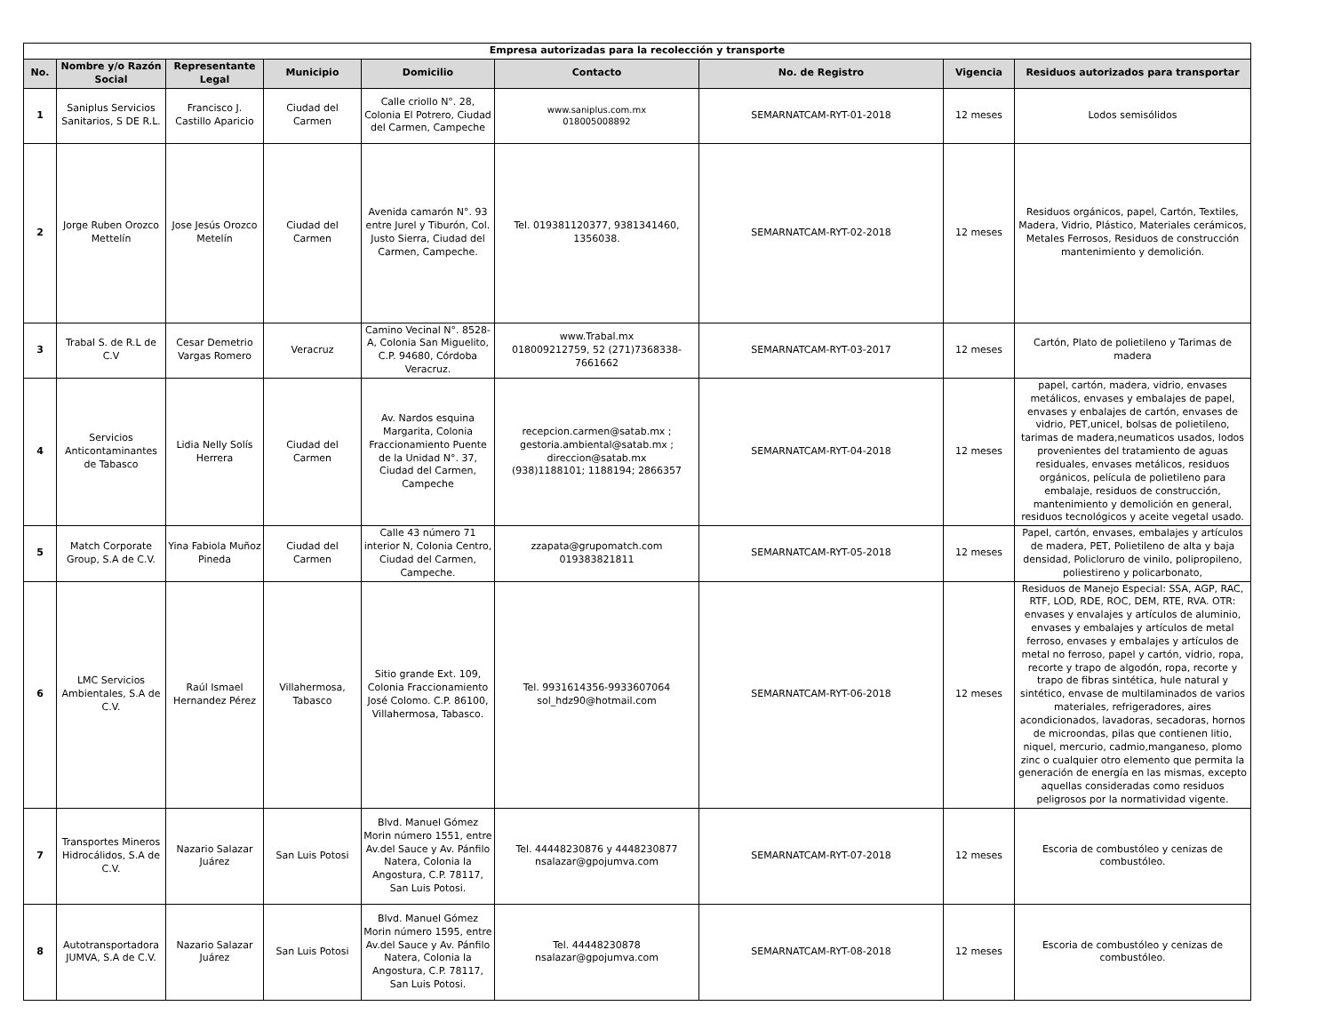| Empresa autorizadas para la recolección y transporte | | | | | | | | |
| --- | --- | --- | --- | --- | --- | --- | --- | --- |
| No. | Nombre y/o Razón Social | Representante Legal | Municipio | Domicilio | Contacto | No. de Registro | Vigencia | Residuos autorizados para transportar |
| 1 | Saniplus Servicios Sanitarios, S DE R.L. | Francisco J. Castillo Aparicio | Ciudad del Carmen | Calle criollo N°. 28, Colonia El Potrero, Ciudad del Carmen, Campeche | www.saniplus.com.mx 018005008892 | SEMARNATCAM-RYT-01-2018 | 12 meses | Lodos semisólidos |
| 2 | Jorge Ruben Orozco Mettelín | Jose Jesús Orozco Metelín | Ciudad del Carmen | Avenida camarón N°. 93 entre Jurel y Tiburón, Col. Justo Sierra, Ciudad del Carmen, Campeche. | Tel. 019381120377, 9381341460, 1356038. | SEMARNATCAM-RYT-02-2018 | 12 meses | Residuos orgánicos, papel, Cartón, Textiles, Madera, Vidrio, Plástico, Materiales cerámicos, Metales Ferrosos, Residuos de construcción mantenimiento y demolición. |
| 3 | Trabal S. de R.L de C.V | Cesar Demetrio Vargas Romero | Veracruz | Camino Vecinal N°. 8528-A, Colonia San Miguelito, C.P. 94680, Córdoba Veracruz. | www.Trabal.mx 018009212759, 52 (271)7368338-7661662 | SEMARNATCAM-RYT-03-2017 | 12 meses | Cartón, Plato de polietileno y Tarimas de madera |
| 4 | Servicios Anticontaminantes de Tabasco | Lidia Nelly Solís Herrera | Ciudad del Carmen | Av. Nardos esquina Margarita, Colonia Fraccionamiento Puente de la Unidad N°. 37, Ciudad del Carmen, Campeche | recepcion.carmen@satab.mx ; gestoria.ambiental@satab.mx ; direccion@satab.mx (938)1188101; 1188194; 2866357 | SEMARNATCAM-RYT-04-2018 | 12 meses | papel, cartón, madera, vidrio, envases metálicos, envases y embalajes de papel, envases y enbalajes de cartón, envases de vidrio, PET,unicel, bolsas de polietileno, tarimas de madera,neumaticos usados, lodos provenientes del tratamiento de aguas residuales, envases metálicos, residuos orgánicos, película de polietileno para embalaje, residuos de construcción, mantenimiento y demolición en general, residuos tecnológicos y aceite vegetal usado. |
| 5 | Match Corporate Group, S.A de C.V. | Yina Fabiola Muñoz Pineda | Ciudad del Carmen | Calle 43 número 71 interior N, Colonia Centro, Ciudad del Carmen, Campeche. | zzapata@grupomatch.com 019383821811 | SEMARNATCAM-RYT-05-2018 | 12 meses | Papel, cartón, envases, embalajes y artículos de madera, PET, Polietileno de alta y baja densidad, Policloruro de vinilo, polipropileno, poliestireno y policarbonato, |
| 6 | LMC Servicios Ambientales, S.A de C.V. | Raúl Ismael Hernandez Pérez | Villahermosa, Tabasco | Sitio grande Ext. 109, Colonia Fraccionamiento José Colomo. C.P. 86100, Villahermosa, Tabasco. | Tel. 9931614356-9933607064 sol_hdz90@hotmail.com | SEMARNATCAM-RYT-06-2018 | 12 meses | Residuos de Manejo Especial: SSA, AGP, RAC, RTF, LOD, RDE, ROC, DEM, RTE, RVA. OTR: envases y envalajes y artículos de aluminio, envases y embalajes y artículos de metal ferroso, envases y embalajes y artículos de metal no ferroso, papel y cartón, vidrio, ropa, recorte y trapo de algodón, ropa, recorte y trapo de fibras sintética, hule natural y sintético, envase de multilaminados de varios materiales, refrigeradores, aires acondicionados, lavadoras, secadoras, hornos de microondas, pilas que contienen litio, niquel, mercurio, cadmio,manganeso, plomo zinc o cualquier otro elemento que permita la generación de energía en las mismas, excepto aquellas consideradas como residuos peligrosos por la normatividad vigente. |
| 7 | Transportes Mineros Hidrocálidos, S.A de C.V. | Nazario Salazar Juárez | San Luis Potosi | Blvd. Manuel Gómez Morin número 1551, entre Av.del Sauce y Av. Pánfilo Natera, Colonia la Angostura, C.P. 78117, San Luis Potosi. | Tel. 44448230876 y 4448230877 nsalazar@gpojumva.com | SEMARNATCAM-RYT-07-2018 | 12 meses | Escoria de combustóleo y cenizas de combustóleo. |
| 8 | Autotransportadora JUMVA, S.A de C.V. | Nazario Salazar Juárez | San Luis Potosi | Blvd. Manuel Gómez Morin número 1595, entre Av.del Sauce y Av. Pánfilo Natera, Colonia la Angostura, C.P. 78117, San Luis Potosi. | Tel. 44448230878 nsalazar@gpojumva.com | SEMARNATCAM-RYT-08-2018 | 12 meses | Escoria de combustóleo y cenizas de combustóleo. |